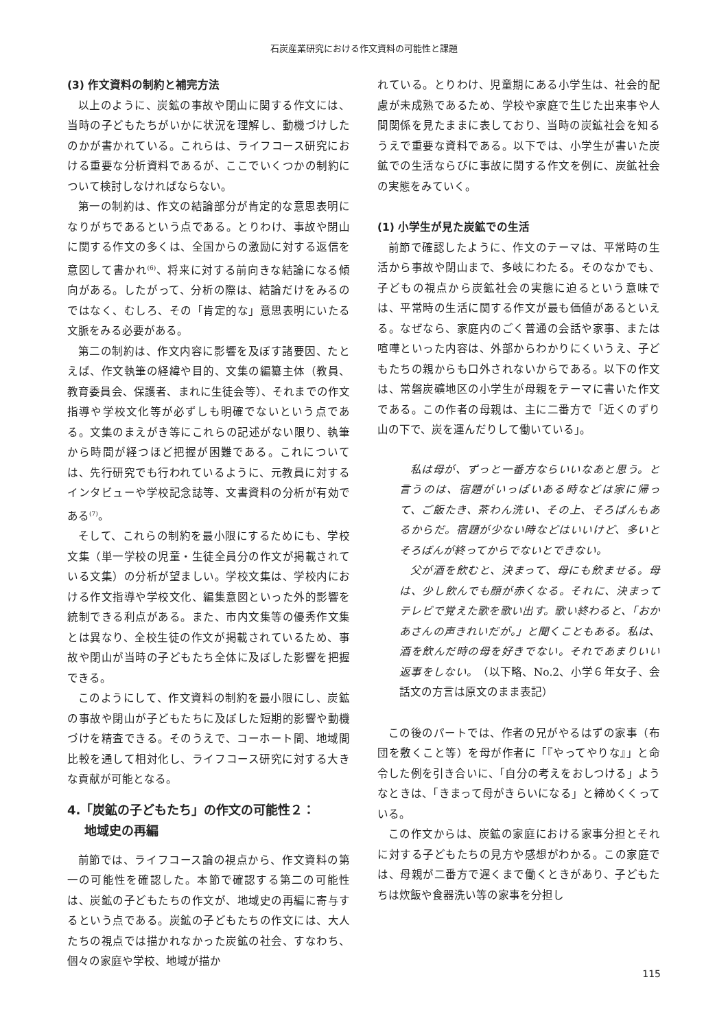石炭産業研究における作文資料の可能性と課題
(3) 作文資料の制約と補完方法
以上のように、炭鉱の事故や閉山に関する作文には、当時の子どもたちがいかに状況を理解し、動機づけしたのかが書かれている。これらは、ライフコース研究における重要な分析資料であるが、ここでいくつかの制約について検討しなければならない。
第一の制約は、作文の結論部分が肯定的な意思表明になりがちであるという点である。とりわけ、事故や閉山に関する作文の多くは、全国からの激励に対する返信を意図して書かれ<sup>(6)</sup>、将来に対する前向きな結論になる傾向がある。したがって、分析の際は、結論だけをみるのではなく、むしろ、その「肯定的な」意思表明にいたる文脈をみる必要がある。
第二の制約は、作文内容に影響を及ぼす諸要因、たとえば、作文執筆の経緯や目的、文集の編纂主体（教員、教育委員会、保護者、まれに生徒会等）、それまでの作文指導や学校文化等が必ずしも明確でないという点である。文集のまえがき等にこれらの記述がない限り、執筆から時間が経つほど把握が困難である。これについては、先行研究でも行われているように、元教員に対するインタビューや学校記念誌等、文書資料の分析が有効である<sup>(7)</sup>。
そして、これらの制約を最小限にするためにも、学校文集（単一学校の児童・生徒全員分の作文が掲載されている文集）の分析が望ましい。学校文集は、学校内における作文指導や学校文化、編集意図といった外的影響を統制できる利点がある。また、市内文集等の優秀作文集とは異なり、全校生徒の作文が掲載されているため、事故や閉山が当時の子どもたち全体に及ぼした影響を把握できる。
このようにして、作文資料の制約を最小限にし、炭鉱の事故や閉山が子どもたちに及ぼした短期的影響や動機づけを精査できる。そのうえで、コーホート間、地域間比較を通して相対化し、ライフコース研究に対する大きな貢献が可能となる。
4.「炭鉱の子どもたち」の作文の可能性２：
地域史の再編
前節では、ライフコース論の視点から、作文資料の第一の可能性を確認した。本節で確認する第二の可能性は、炭鉱の子どもたちの作文が、地域史の再編に寄与するという点である。炭鉱の子どもたちの作文には、大人たちの視点では描かれなかった炭鉱の社会、すなわち、個々の家庭や学校、地域が描か
れている。とりわけ、児童期にある小学生は、社会的配慮が未成熟であるため、学校や家庭で生じた出来事や人間関係を見たままに表しており、当時の炭鉱社会を知るうえで重要な資料である。以下では、小学生が書いた炭鉱での生活ならびに事故に関する作文を例に、炭鉱社会の実態をみていく。
(1) 小学生が見た炭鉱での生活
前節で確認したように、作文のテーマは、平常時の生活から事故や閉山まで、多岐にわたる。そのなかでも、子どもの視点から炭鉱社会の実態に迫るという意味では、平常時の生活に関する作文が最も価値があるといえる。なぜなら、家庭内のごく普通の会話や家事、または喧嘩といった内容は、外部からわかりにくいうえ、子どもたちの親からも口外されないからである。以下の作文は、常磐炭礦地区の小学生が母親をテーマに書いた作文である。この作者の母親は、主に二番方で「近くのずり山の下で、炭を運んだりして働いている」。
私は母が、ずっと一番方ならいいなあと思う。と言うのは、宿題がいっぱいある時などは家に帰って、ご飯たき、茶わん洗い、その上、そろばんもあるからだ。宿題が少ない時などはいいけど、多いとそろばんが終ってからでないとできない。
父が酒を飲むと、決まって、母にも飲ませる。母は、少し飲んでも顔が赤くなる。それに、決まってテレビで覚えた歌を歌い出す。歌い終わると、「おかあさんの声きれいだが。」と聞くこともある。私は、酒を飲んだ時の母を好きでない。それであまりいい返事をしない。（以下略、No.2、小学６年女子、会話文の方言は原文のまま表記）
この後のパートでは、作者の兄がやるはずの家事（布団を敷くこと等）を母が作者に「『やってやりな』」と命令した例を引き合いに、「自分の考えをおしつける」ようなときは、「きまって母がきらいになる」と締めくくっている。
この作文からは、炭鉱の家庭における家事分担とそれに対する子どもたちの見方や感想がわかる。この家庭では、母親が二番方で遅くまで働くときがあり、子どもたちは炊飯や食器洗い等の家事を分担し
115